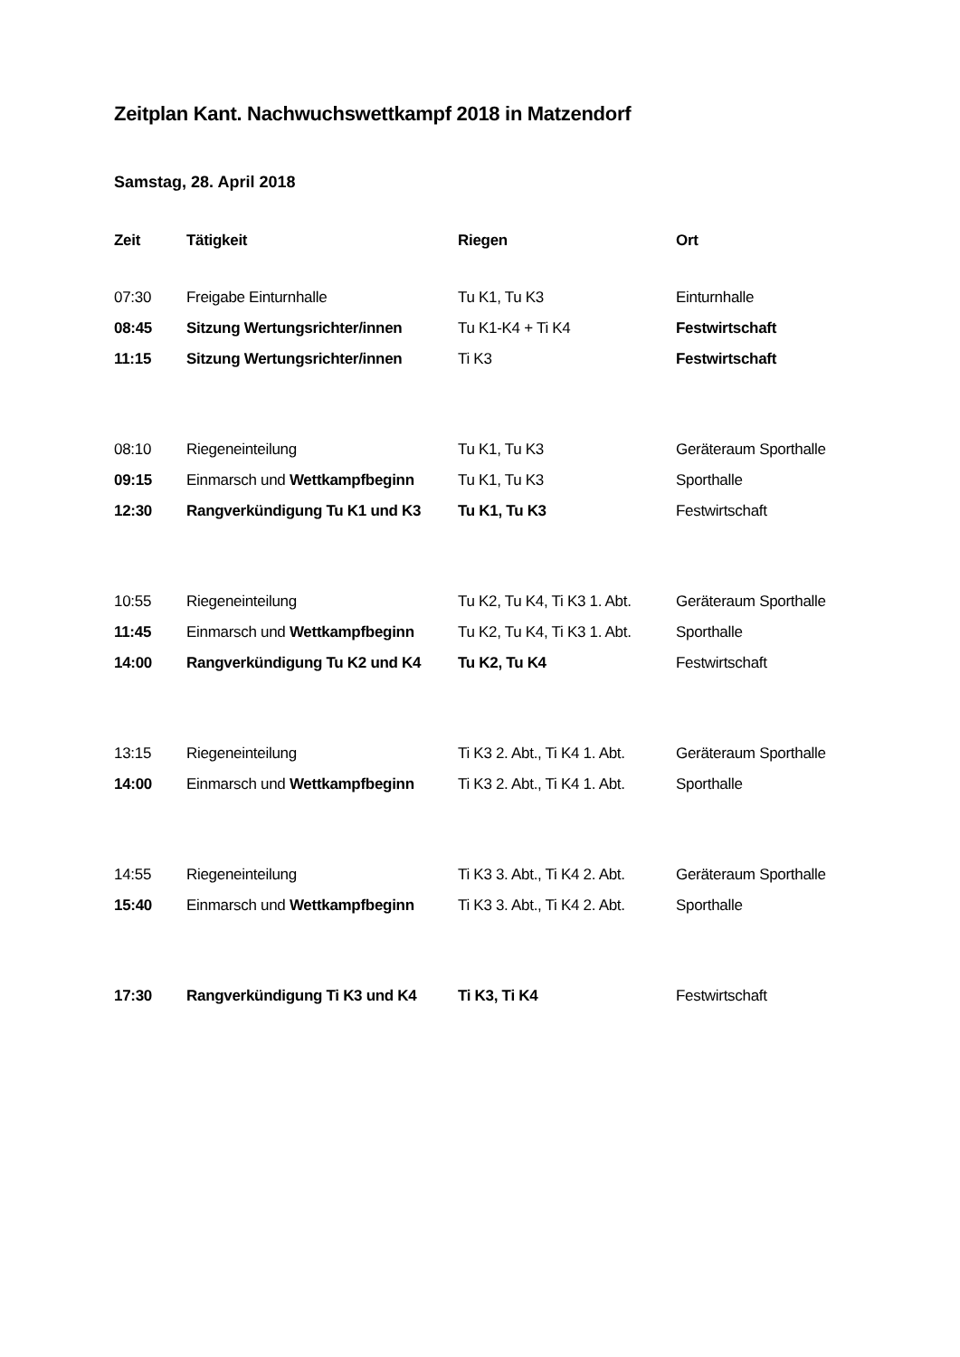Zeitplan Kant. Nachwuchswettkampf 2018 in Matzendorf
Samstag, 28. April 2018
| Zeit | Tätigkeit | Riegen | Ort |
| --- | --- | --- | --- |
| 07:30 | Freigabe Einturnhalle | Tu K1, Tu K3 | Einturnhalle |
| 08:45 | Sitzung Wertungsrichter/innen | Tu K1-K4 + Ti K4 | Festwirtschaft |
| 11:15 | Sitzung Wertungsrichter/innen | Ti K3 | Festwirtschaft |
| 08:10 | Riegeneinteilung | Tu K1, Tu K3 | Geräteraum Sporthalle |
| 09:15 | Einmarsch und Wettkampfbeginn | Tu K1, Tu K3 | Sporthalle |
| 12:30 | Rangverkündigung Tu K1 und K3 | Tu K1, Tu K3 | Festwirtschaft |
| 10:55 | Riegeneinteilung | Tu K2, Tu K4, Ti K3 1. Abt. | Geräteraum Sporthalle |
| 11:45 | Einmarsch und Wettkampfbeginn | Tu K2, Tu K4, Ti K3 1. Abt. | Sporthalle |
| 14:00 | Rangverkündigung Tu K2 und K4 | Tu K2, Tu K4 | Festwirtschaft |
| 13:15 | Riegeneinteilung | Ti K3 2. Abt., Ti K4 1. Abt. | Geräteraum Sporthalle |
| 14:00 | Einmarsch und Wettkampfbeginn | Ti K3 2. Abt., Ti K4 1. Abt. | Sporthalle |
| 14:55 | Riegeneinteilung | Ti K3 3. Abt., Ti K4 2. Abt. | Geräteraum Sporthalle |
| 15:40 | Einmarsch und Wettkampfbeginn | Ti K3 3. Abt., Ti K4 2. Abt. | Sporthalle |
| 17:30 | Rangverkündigung Ti K3 und K4 | Ti K3, Ti K4 | Festwirtschaft |